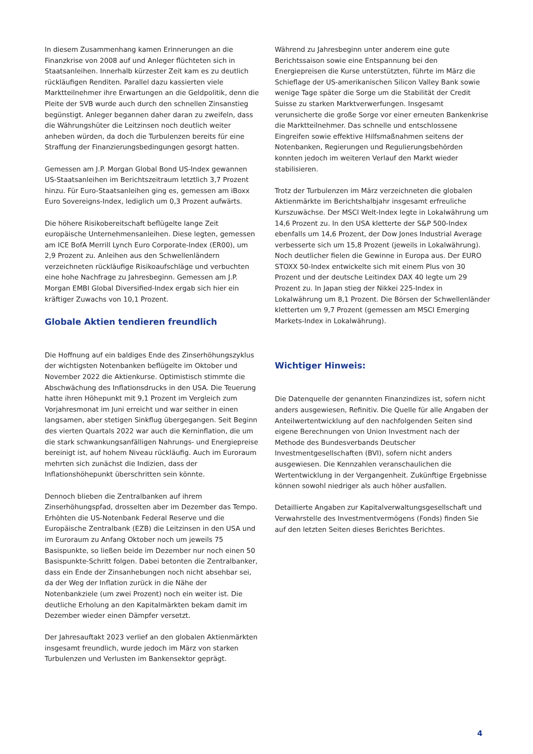In diesem Zusammenhang kamen Erinnerungen an die Finanzkrise von 2008 auf und Anleger flüchteten sich in Staatsanleihen. Innerhalb kürzester Zeit kam es zu deutlich rückläufigen Renditen. Parallel dazu kassierten viele Marktteilnehmer ihre Erwartungen an die Geldpolitik, denn die Pleite der SVB wurde auch durch den schnellen Zinsanstieg begünstigt. Anleger begannen daher daran zu zweifeln, dass die Währungshüter die Leitzinsen noch deutlich weiter anheben würden, da doch die Turbulenzen bereits für eine Straffung der Finanzierungsbedingungen gesorgt hatten.
Gemessen am J.P. Morgan Global Bond US-Index gewannen US-Staatsanleihen im Berichtszeitraum letztlich 3,7 Prozent hinzu. Für Euro-Staatsanleihen ging es, gemessen am iBoxx Euro Sovereigns-Index, lediglich um 0,3 Prozent aufwärts.
Die höhere Risikobereitschaft beflügelte lange Zeit europäische Unternehmensanleihen. Diese legten, gemessen am ICE BofA Merrill Lynch Euro Corporate-Index (ER00), um 2,9 Prozent zu. Anleihen aus den Schwellenländern verzeichneten rückläufige Risikoaufschläge und verbuchten eine hohe Nachfrage zu Jahresbeginn. Gemessen am J.P. Morgan EMBI Global Diversified-Index ergab sich hier ein kräftiger Zuwachs von 10,1 Prozent.
Globale Aktien tendieren freundlich
Die Hoffnung auf ein baldiges Ende des Zinserhöhungszyklus der wichtigsten Notenbanken beflügelte im Oktober und November 2022 die Aktienkurse. Optimistisch stimmte die Abschwächung des Inflationsdrucks in den USA. Die Teuerung hatte ihren Höhepunkt mit 9,1 Prozent im Vergleich zum Vorjahresmonat im Juni erreicht und war seither in einen langsamen, aber stetigen Sinkflug übergegangen. Seit Beginn des vierten Quartals 2022 war auch die Kerninflation, die um die stark schwankungsanfälligen Nahrungs- und Energiepreise bereinigt ist, auf hohem Niveau rückläufig. Auch im Euroraum mehrten sich zunächst die Indizien, dass der Inflationshöhepunkt überschritten sein könnte.
Dennoch blieben die Zentralbanken auf ihrem Zinserhöhungspfad, drosselten aber im Dezember das Tempo. Erhöhten die US-Notenbank Federal Reserve und die Europäische Zentralbank (EZB) die Leitzinsen in den USA und im Euroraum zu Anfang Oktober noch um jeweils 75 Basispunkte, so ließen beide im Dezember nur noch einen 50 Basispunkte-Schritt folgen. Dabei betonten die Zentralbanker, dass ein Ende der Zinsanhebungen noch nicht absehbar sei, da der Weg der Inflation zurück in die Nähe der Notenbankziele (um zwei Prozent) noch ein weiter ist. Die deutliche Erholung an den Kapitalmärkten bekam damit im Dezember wieder einen Dämpfer versetzt.
Der Jahresauftakt 2023 verlief an den globalen Aktienmärkten insgesamt freundlich, wurde jedoch im März von starken Turbulenzen und Verlusten im Bankensektor geprägt.
Während zu Jahresbeginn unter anderem eine gute Berichtssaison sowie eine Entspannung bei den Energiepreisen die Kurse unterstützten, führte im März die Schieflage der US-amerikanischen Silicon Valley Bank sowie wenige Tage später die Sorge um die Stabilität der Credit Suisse zu starken Marktverwerfungen. Insgesamt verunsicherte die große Sorge vor einer erneuten Bankenkrise die Marktteilnehmer. Das schnelle und entschlossene Eingreifen sowie effektive Hilfsmaßnahmen seitens der Notenbanken, Regierungen und Regulierungsbehörden konnten jedoch im weiteren Verlauf den Markt wieder stabilisieren.
Trotz der Turbulenzen im März verzeichneten die globalen Aktienmärkte im Berichtshalbjahr insgesamt erfreuliche Kurszuwächse. Der MSCI Welt-Index legte in Lokalwährung um 14,6 Prozent zu. In den USA kletterte der S&P 500-Index ebenfalls um 14,6 Prozent, der Dow Jones Industrial Average verbesserte sich um 15,8 Prozent (jeweils in Lokalwährung). Noch deutlicher fielen die Gewinne in Europa aus. Der EURO STOXX 50-Index entwickelte sich mit einem Plus von 30 Prozent und der deutsche Leitindex DAX 40 legte um 29 Prozent zu. In Japan stieg der Nikkei 225-Index in Lokalwährung um 8,1 Prozent. Die Börsen der Schwellenländer kletterten um 9,7 Prozent (gemessen am MSCI Emerging Markets-Index in Lokalwährung).
Wichtiger Hinweis:
Die Datenquelle der genannten Finanzindizes ist, sofern nicht anders ausgewiesen, Refinitiv. Die Quelle für alle Angaben der Anteilwertentwicklung auf den nachfolgenden Seiten sind eigene Berechnungen von Union Investment nach der Methode des Bundesverbands Deutscher Investmentgesellschaften (BVI), sofern nicht anders ausgewiesen. Die Kennzahlen veranschaulichen die Wertentwicklung in der Vergangenheit. Zukünftige Ergebnisse können sowohl niedriger als auch höher ausfallen.
Detaillierte Angaben zur Kapitalverwaltungsgesellschaft und Verwahrstelle des Investmentvermögens (Fonds) finden Sie auf den letzten Seiten dieses Berichtes Berichtes.
4